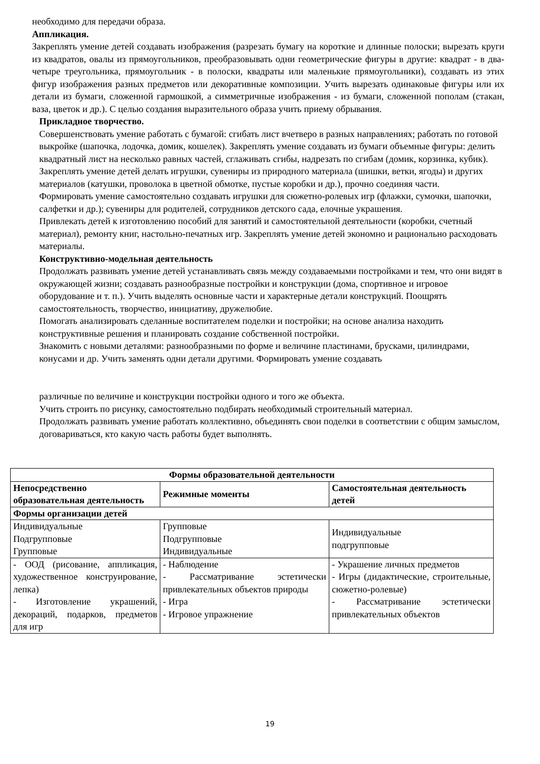необходимо для передачи образа.
Аппликация.
Закреплять умение детей создавать изображения (разрезать бумагу на короткие и длинные полоски; вырезать круги из квадратов, овалы из прямоугольников, преобразовывать одни геометрические фигуры в другие: квадрат - в два-четыре треугольника, прямоугольник - в полоски, квадраты или маленькие прямоугольники), создавать из этих фигур изображения разных предметов или декоративные композиции. Учить вырезать одинаковые фигуры или их детали из бумаги, сложенной гармошкой, а симметричные изображения - из бумаги, сложенной пополам (стакан, ваза, цветок и др.). С целью создания выразительного образа учить приему обрывания.
Прикладное творчество.
Совершенствовать умение работать с бумагой: сгибать лист вчетверо в разных направлениях; работать по готовой выкройке (шапочка, лодочка, домик, кошелек). Закреплять умение создавать из бумаги объемные фигуры: делить квадратный лист на несколько равных частей, сглаживать сгибы, надрезать по сгибам (домик, корзинка, кубик). Закреплять умение детей делать игрушки, сувениры из природного материала (шишки, ветки, ягоды) и других материалов (катушки, проволока в цветной обмотке, пустые коробки и др.), прочно соединяя части.
Формировать умение самостоятельно создавать игрушки для сюжетно-ролевых игр (флажки, сумочки, шапочки, салфетки и др.); сувениры для родителей, сотрудников детского сада, елочные украшения.
Привлекать детей к изготовлению пособий для занятий и самостоятельной деятельности (коробки, счетный материал), ремонту книг, настольно-печатных игр. Закреплять умение детей экономно и рационально расходовать материалы.
Конструктивно-модельная деятельность
Продолжать развивать умение детей устанавливать связь между создаваемыми постройками и тем, что они видят в окружающей жизни; создавать разнообразные постройки и конструкции (дома, спортивное и игровое оборудование и т. п.). Учить выделять основные части и характерные детали конструкций. Поощрять самостоятельность, творчество, инициативу, дружелюбие.
Помогать анализировать сделанные воспитателем поделки и постройки; на основе анализа находить конструктивные решения и планировать создание собственной постройки.
Знакомить с новыми деталями: разнообразными по форме и величине пластинами, брусками, цилиндрами, конусами и др. Учить заменять одни детали другими. Формировать умение создавать
различные по величине и конструкции постройки одного и того же объекта.
Учить строить по рисунку, самостоятельно подбирать необходимый строительный материал.
Продолжать развивать умение работать коллективно, объединять свои поделки в соответствии с общим замыслом, договариваться, кто какую часть работы будет выполнять.
| Формы образовательной деятельности | | |
| --- | --- | --- |
| Непосредственно образовательная деятельность | Режимные моменты | Самостоятельная деятельность детей |
| Формы организации детей | | |
| Индивидуальные Подгрупповые Групповые | Групповые Подгрупповые Индивидуальные | Индивидуальные подгрупповые |
| - ООД (рисование, аппликация, художественное конструирование, лепка) - Изготовление украшений, декораций, подарков, предметов для игр | - Наблюдение - Рассматривание эстетически привлекательных объектов природы - Игра - Игровое упражнение | - Украшение личных предметов - Игры (дидактические, строительные, сюжетно-ролевые) - Рассматривание эстетически привлекательных объектов |
19